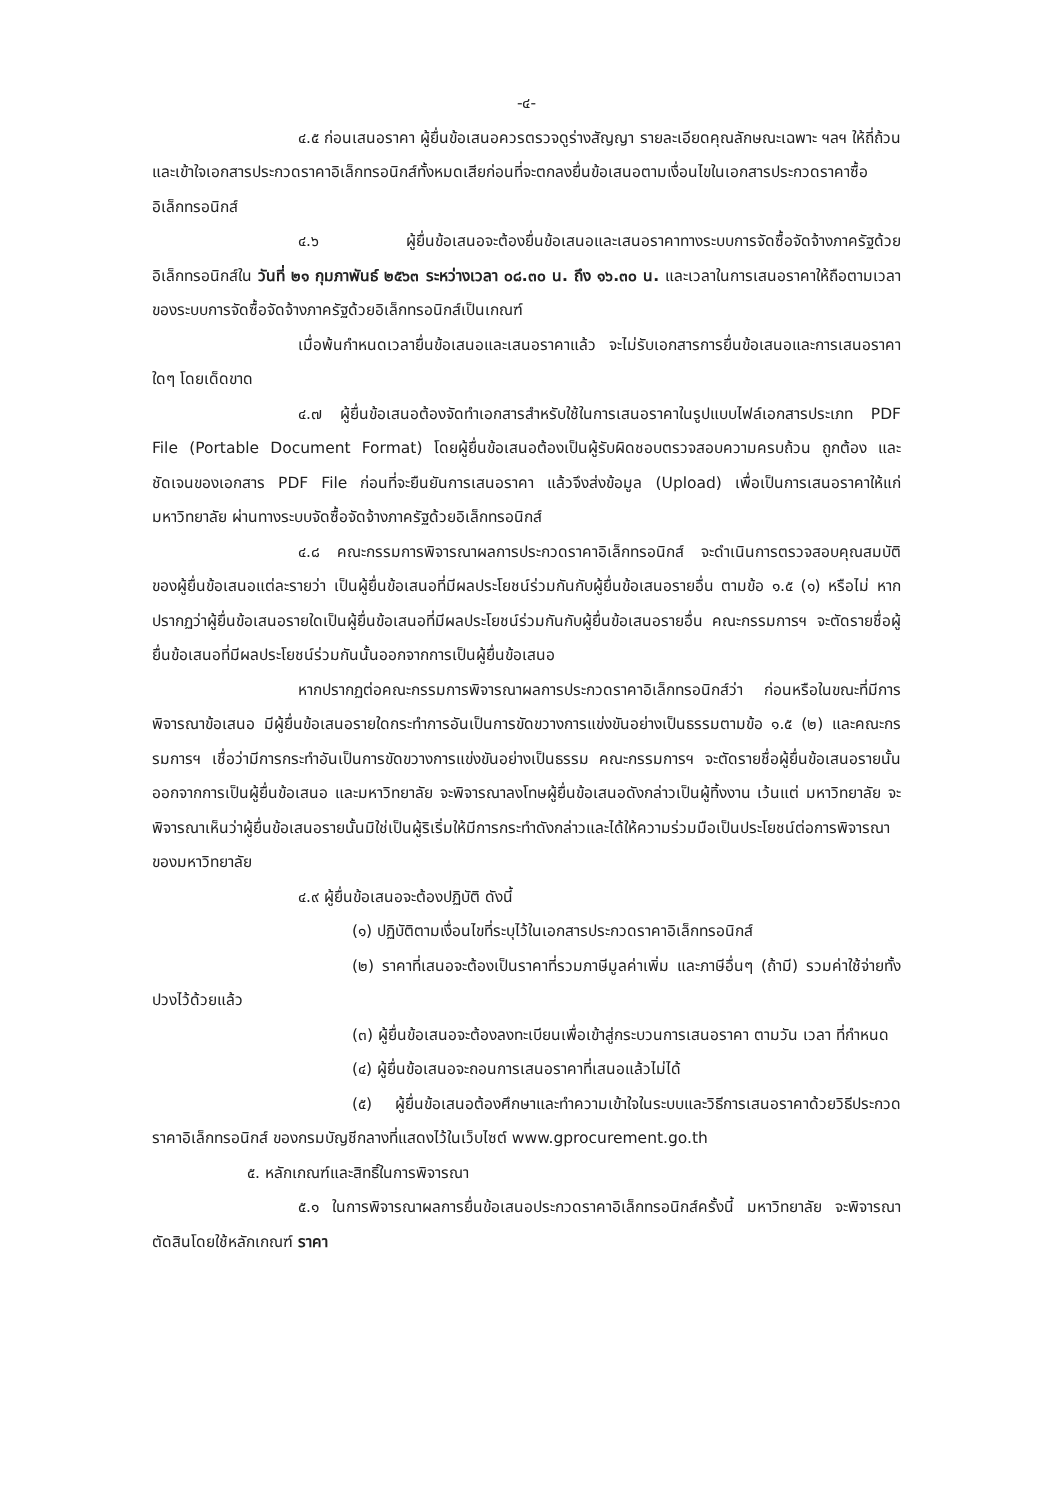-๔-
๔.๕ ก่อนเสนอราคา ผู้ยื่นข้อเสนอควรตรวจดูร่างสัญญา รายละเอียดคุณลักษณะเฉพาะ ฯลฯ ให้ถี่ถ้วนและเข้าใจเอกสารประกวดราคาอิเล็กทรอนิกส์ทั้งหมดเสียก่อนที่จะตกลงยื่นข้อเสนอตามเงื่อนไขในเอกสารประกวดราคาซื้ออิเล็กทรอนิกส์
๔.๖ ผู้ยื่นข้อเสนอจะต้องยื่นข้อเสนอและเสนอราคาทางระบบการจัดซื้อจัดจ้างภาครัฐด้วยอิเล็กทรอนิกส์ใน วันที่ ๒๑ กุมภาพันธ์ ๒๕๖๓ ระหว่างเวลา ๐๘.๓๐ น. ถึง ๑๖.๓๐ น. และเวลาในการเสนอราคาให้ถือตามเวลาของระบบการจัดซื้อจัดจ้างภาครัฐด้วยอิเล็กทรอนิกส์เป็นเกณฑ์
เมื่อพ้นกำหนดเวลายื่นข้อเสนอและเสนอราคาแล้ว จะไม่รับเอกสารการยื่นข้อเสนอและการเสนอราคาใดๆ โดยเด็ดขาด
๔.๗ ผู้ยื่นข้อเสนอต้องจัดทำเอกสารสำหรับใช้ในการเสนอราคาในรูปแบบไฟล์เอกสารประเภท PDF File (Portable Document Format) โดยผู้ยื่นข้อเสนอต้องเป็นผู้รับผิดชอบตรวจสอบความครบถ้วน ถูกต้อง และชัดเจนของเอกสาร PDF File ก่อนที่จะยืนยันการเสนอราคา แล้วจึงส่งข้อมูล (Upload) เพื่อเป็นการเสนอราคาให้แก่ มหาวิทยาลัย ผ่านทางระบบจัดซื้อจัดจ้างภาครัฐด้วยอิเล็กทรอนิกส์
๔.๘ คณะกรรมการพิจารณาผลการประกวดราคาอิเล็กทรอนิกส์ จะดำเนินการตรวจสอบคุณสมบัติของผู้ยื่นข้อเสนอแต่ละรายว่า เป็นผู้ยื่นข้อเสนอที่มีผลประโยชน์ร่วมกันกับผู้ยื่นข้อเสนอรายอื่น ตามข้อ ๑.๕ (๑) หรือไม่ หากปรากฏว่าผู้ยื่นข้อเสนอรายใดเป็นผู้ยื่นข้อเสนอที่มีผลประโยชน์ร่วมกันกับผู้ยื่นข้อเสนอรายอื่น คณะกรรมการฯ จะตัดรายชื่อผู้ยื่นข้อเสนอที่มีผลประโยชน์ร่วมกันนั้นออกจากการเป็นผู้ยื่นข้อเสนอ
หากปรากฏต่อคณะกรรมการพิจารณาผลการประกวดราคาอิเล็กทรอนิกส์ว่า ก่อนหรือในขณะที่มีการพิจารณาข้อเสนอ มีผู้ยื่นข้อเสนอรายใดกระทำการอันเป็นการขัดขวางการแข่งขันอย่างเป็นธรรมตามข้อ ๑.๕ (๒) และคณะกรรมการฯ เชื่อว่ามีการกระทำอันเป็นการขัดขวางการแข่งขันอย่างเป็นธรรม คณะกรรมการฯ จะตัดรายชื่อผู้ยื่นข้อเสนอรายนั้นออกจากการเป็นผู้ยื่นข้อเสนอ และมหาวิทยาลัย จะพิจารณาลงโทษผู้ยื่นข้อเสนอดังกล่าวเป็นผู้ทิ้งงาน เว้นแต่ มหาวิทยาลัย จะพิจารณาเห็นว่าผู้ยื่นข้อเสนอรายนั้นมิใช่เป็นผู้ริเริ่มให้มีการกระทำดังกล่าวและได้ให้ความร่วมมือเป็นประโยชน์ต่อการพิจารณาของมหาวิทยาลัย
๔.๙ ผู้ยื่นข้อเสนอจะต้องปฏิบัติ ดังนี้
(๑) ปฏิบัติตามเงื่อนไขที่ระบุไว้ในเอกสารประกวดราคาอิเล็กทรอนิกส์
(๒) ราคาที่เสนอจะต้องเป็นราคาที่รวมภาษีมูลค่าเพิ่ม และภาษีอื่นๆ (ถ้ามี) รวมค่าใช้จ่ายทั้งปวงไว้ด้วยแล้ว
(๓) ผู้ยื่นข้อเสนอจะต้องลงทะเบียนเพื่อเข้าสู่กระบวนการเสนอราคา ตามวัน เวลา ที่กำหนด
(๔) ผู้ยื่นข้อเสนอจะถอนการเสนอราคาที่เสนอแล้วไม่ได้
(๕) ผู้ยื่นข้อเสนอต้องศึกษาและทำความเข้าใจในระบบและวิธีการเสนอราคาด้วยวิธีประกวดราคาอิเล็กทรอนิกส์ ของกรมบัญชีกลางที่แสดงไว้ในเว็บไซต์ www.gprocurement.go.th
๕. หลักเกณฑ์และสิทธิ์ในการพิจารณา
๕.๑ ในการพิจารณาผลการยื่นข้อเสนอประกวดราคาอิเล็กทรอนิกส์ครั้งนี้ มหาวิทยาลัย จะพิจารณาตัดสินโดยใช้หลักเกณฑ์ ราคา